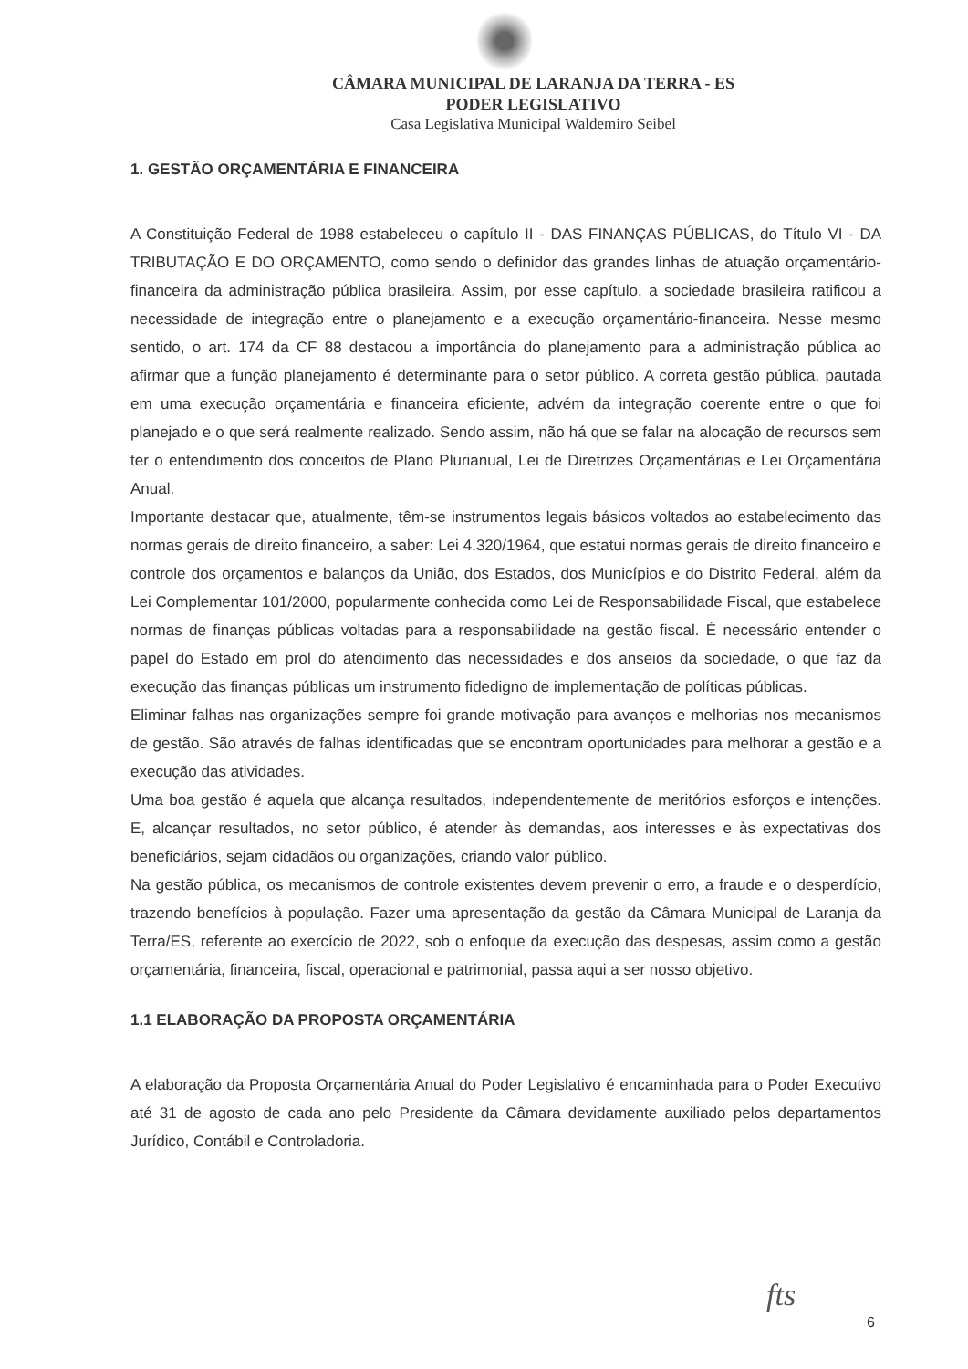CÂMARA MUNICIPAL DE LARANJA DA TERRA - ES
PODER LEGISLATIVO
Casa Legislativa Municipal Waldemiro Seibel
1. GESTÃO ORÇAMENTÁRIA E FINANCEIRA
A Constituição Federal de 1988 estabeleceu o capítulo II - DAS FINANÇAS PÚBLICAS, do Título VI - DA TRIBUTAÇÃO E DO ORÇAMENTO, como sendo o definidor das grandes linhas de atuação orçamentário-financeira da administração pública brasileira. Assim, por esse capítulo, a sociedade brasileira ratificou a necessidade de integração entre o planejamento e a execução orçamentário-financeira. Nesse mesmo sentido, o art. 174 da CF 88 destacou a importância do planejamento para a administração pública ao afirmar que a função planejamento é determinante para o setor público. A correta gestão pública, pautada em uma execução orçamentária e financeira eficiente, advém da integração coerente entre o que foi planejado e o que será realmente realizado. Sendo assim, não há que se falar na alocação de recursos sem ter o entendimento dos conceitos de Plano Plurianual, Lei de Diretrizes Orçamentárias e Lei Orçamentária Anual.
Importante destacar que, atualmente, têm-se instrumentos legais básicos voltados ao estabelecimento das normas gerais de direito financeiro, a saber: Lei 4.320/1964, que estatui normas gerais de direito financeiro e controle dos orçamentos e balanços da União, dos Estados, dos Municípios e do Distrito Federal, além da Lei Complementar 101/2000, popularmente conhecida como Lei de Responsabilidade Fiscal, que estabelece normas de finanças públicas voltadas para a responsabilidade na gestão fiscal. É necessário entender o papel do Estado em prol do atendimento das necessidades e dos anseios da sociedade, o que faz da execução das finanças públicas um instrumento fidedigno de implementação de políticas públicas.
Eliminar falhas nas organizações sempre foi grande motivação para avanços e melhorias nos mecanismos de gestão. São através de falhas identificadas que se encontram oportunidades para melhorar a gestão e a execução das atividades.
Uma boa gestão é aquela que alcança resultados, independentemente de meritórios esforços e intenções. E, alcançar resultados, no setor público, é atender às demandas, aos interesses e às expectativas dos beneficiários, sejam cidadãos ou organizações, criando valor público.
Na gestão pública, os mecanismos de controle existentes devem prevenir o erro, a fraude e o desperdício, trazendo benefícios à população. Fazer uma apresentação da gestão da Câmara Municipal de Laranja da Terra/ES, referente ao exercício de 2022, sob o enfoque da execução das despesas, assim como a gestão orçamentária, financeira, fiscal, operacional e patrimonial, passa aqui a ser nosso objetivo.
1.1 ELABORAÇÃO DA PROPOSTA ORÇAMENTÁRIA
A elaboração da Proposta Orçamentária Anual do Poder Legislativo é encaminhada para o Poder Executivo até 31 de agosto de cada ano pelo Presidente da Câmara devidamente auxiliado pelos departamentos Jurídico, Contábil e Controladoria.
fts
6